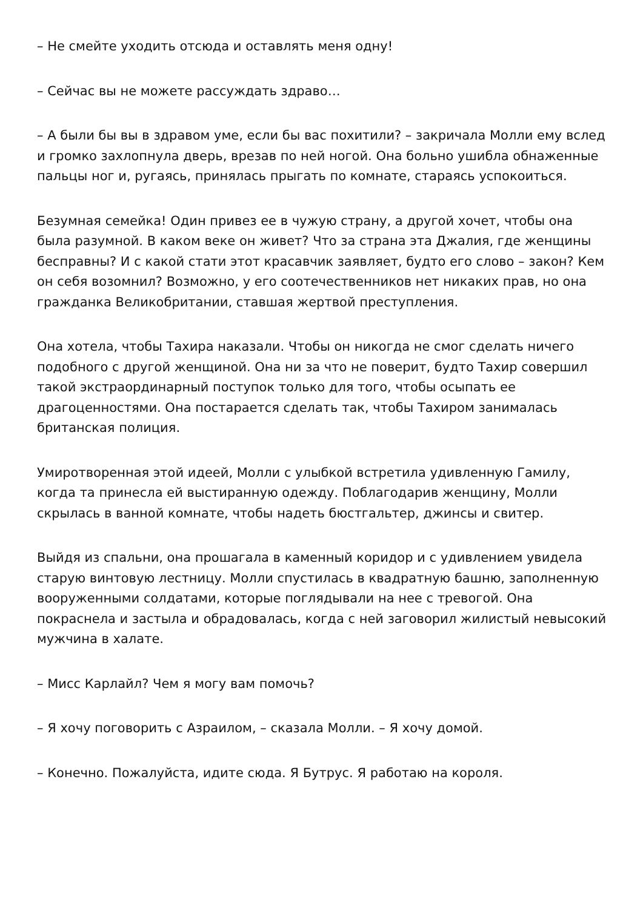– Не смейте уходить отсюда и оставлять меня одну!
– Сейчас вы не можете рассуждать здраво…
– А были бы вы в здравом уме, если бы вас похитили? – закричала Молли ему вслед и громко захлопнула дверь, врезав по ней ногой. Она больно ушибла обнаженные пальцы ног и, ругаясь, принялась прыгать по комнате, стараясь успокоиться.
Безумная семейка! Один привез ее в чужую страну, а другой хочет, чтобы она была разумной. В каком веке он живет? Что за страна эта Джалия, где женщины бесправны? И с какой стати этот красавчик заявляет, будто его слово – закон? Кем он себя возомнил? Возможно, у его соотечественников нет никаких прав, но она гражданка Великобритании, ставшая жертвой преступления.
Она хотела, чтобы Тахира наказали. Чтобы он никогда не смог сделать ничего подобного с другой женщиной. Она ни за что не поверит, будто Тахир совершил такой экстраординарный поступок только для того, чтобы осыпать ее драгоценностями. Она постарается сделать так, чтобы Тахиром занималась британская полиция.
Умиротворенная этой идеей, Молли с улыбкой встретила удивленную Гамилу, когда та принесла ей выстиранную одежду. Поблагодарив женщину, Молли скрылась в ванной комнате, чтобы надеть бюстгальтер, джинсы и свитер.
Выйдя из спальни, она прошагала в каменный коридор и с удивлением увидела старую винтовую лестницу. Молли спустилась в квадратную башню, заполненную вооруженными солдатами, которые поглядывали на нее с тревогой. Она покраснела и застыла и обрадовалась, когда с ней заговорил жилистый невысокий мужчина в халате.
– Мисс Карлайл? Чем я могу вам помочь?
– Я хочу поговорить с Азраилом, – сказала Молли. – Я хочу домой.
– Конечно. Пожалуйста, идите сюда. Я Бутрус. Я работаю на короля.